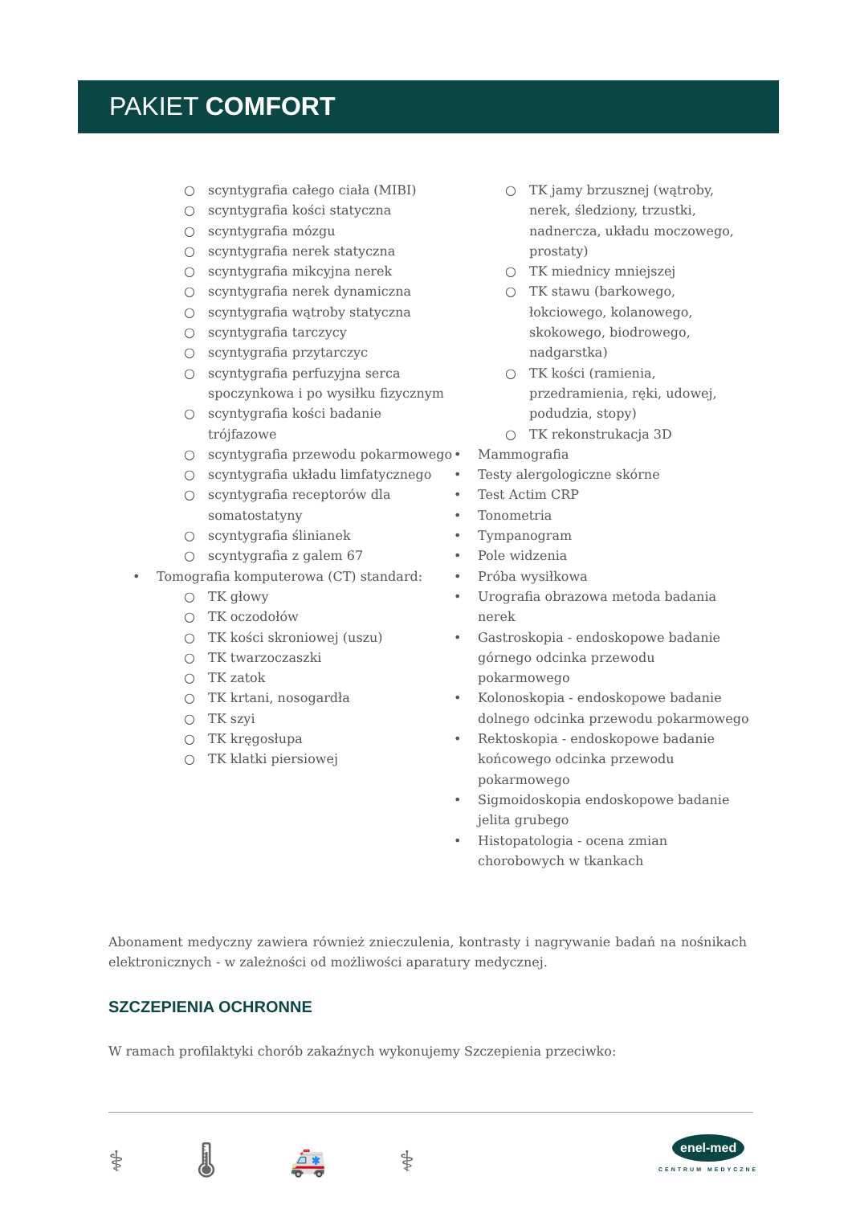PAKIET COMFORT
○ scyntygrafia całego ciała (MIBI)
○ scyntygrafia kości statyczna
○ scyntygrafia mózgu
○ scyntygrafia nerek statyczna
○ scyntygrafia mikcyjna nerek
○ scyntygrafia nerek dynamiczna
○ scyntygrafia wątroby statyczna
○ scyntygrafia tarczycy
○ scyntygrafia przytarczyc
○ scyntygrafia perfuzyjna serca spoczynkowa i po wysiłku fizycznym
○ scyntygrafia kości badanie trójfazowe
○ scyntygrafia przewodu pokarmowego
○ scyntygrafia układu limfatycznego
○ scyntygrafia receptorów dla somatostatyny
○ scyntygrafia ślinianek
○ scyntygrafia z galem 67
• Tomografia komputerowa (CT) standard:
○ TK głowy
○ TK oczodołów
○ TK kości skroniowej (uszu)
○ TK twarzoczaszki
○ TK zatok
○ TK krtani, nosogardła
○ TK szyi
○ TK kręgosłupa
○ TK klatki piersiowej
○ TK jamy brzusznej (wątroby, nerek, śledziony, trzustki, nadnercza, układu moczowego, prostaty)
○ TK miednicy mniejszej
○ TK stawu (barkowego, łokciowego, kolanowego, skokowego, biodrowego, nadgarstka)
○ TK kości (ramienia, przedramienia, ręki, udowej, podudzia, stopy)
○ TK rekonstrukacja 3D
• Mammografia
• Testy alergologiczne skórne
• Test Actim CRP
• Tonometria
• Tympanogram
• Pole widzenia
• Próba wysiłkowa
• Urografia obrazowa metoda badania nerek
• Gastroskopia - endoskopowe badanie górnego odcinka przewodu pokarmowego
• Kolonoskopia - endoskopowe badanie dolnego odcinka przewodu pokarmowego
• Rektoskopia - endoskopowe badanie końcowego odcinka przewodu pokarmowego
• Sigmoidoskopia endoskopowe badanie jelita grubego
• Histopatologia - ocena zmian chorobowych w tkankach
Abonament medyczny zawiera również znieczulenia, kontrasty i nagrywanie badań na nośnikach elektronicznych - w zależności od możliwości aparatury medycznej.
SZCZEPIENIA OCHRONNE
W ramach profilaktyki chorób zakaźnych wykonujemy Szczepienia przeciwko:
⚕ 🌡 🚑 ⚕
enel-med
CENTRUM MEDYCZNE